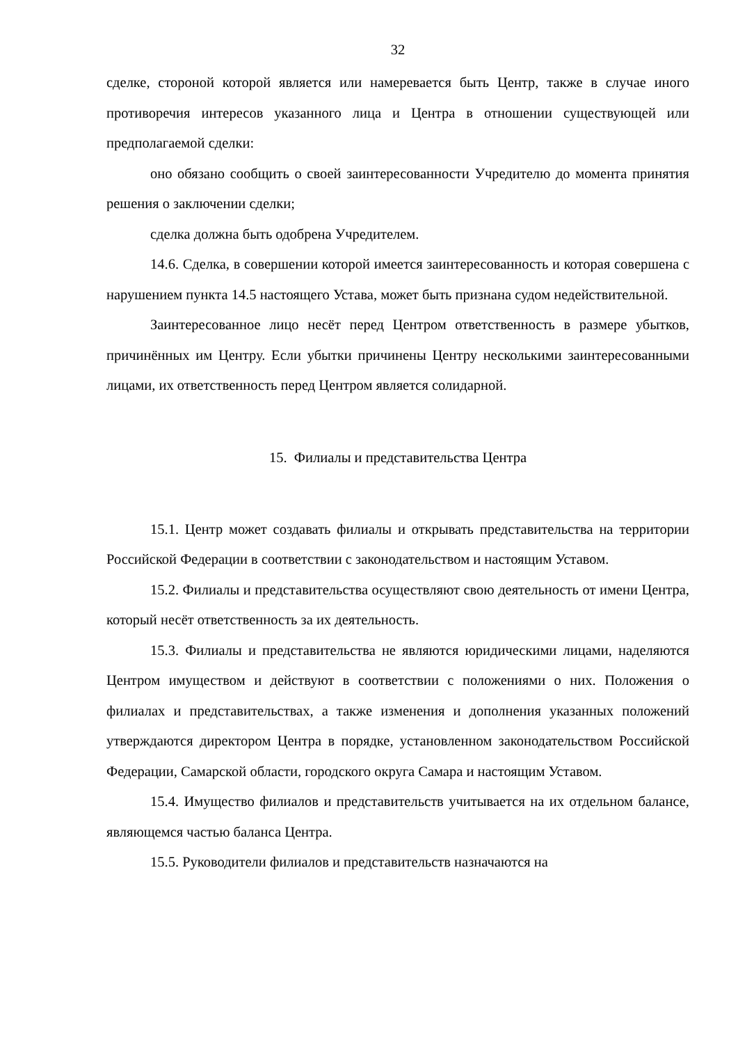32
сделке, стороной которой является или намеревается быть Центр, также в случае иного противоречия интересов указанного лица и Центра в отношении существующей или предполагаемой сделки:
оно обязано сообщить о своей заинтересованности Учредителю до момента принятия решения о заключении сделки;
сделка должна быть одобрена Учредителем.
14.6. Сделка, в совершении которой имеется заинтересованность и которая совершена с нарушением пункта 14.5 настоящего Устава, может быть признана судом недействительной.
Заинтересованное лицо несёт перед Центром ответственность в размере убытков, причинённых им Центру. Если убытки причинены Центру несколькими заинтересованными лицами, их ответственность перед Центром является солидарной.
15. Филиалы и представительства Центра
15.1. Центр может создавать филиалы и открывать представительства на территории Российской Федерации в соответствии с законодательством и настоящим Уставом.
15.2. Филиалы и представительства осуществляют свою деятельность от имени Центра, который несёт ответственность за их деятельность.
15.3. Филиалы и представительства не являются юридическими лицами, наделяются Центром имуществом и действуют в соответствии с положениями о них. Положения о филиалах и представительствах, а также изменения и дополнения указанных положений утверждаются директором Центра в порядке, установленном законодательством Российской Федерации, Самарской области, городского округа Самара и настоящим Уставом.
15.4. Имущество филиалов и представительств учитывается на их отдельном балансе, являющемся частью баланса Центра.
15.5. Руководители филиалов и представительств назначаются на